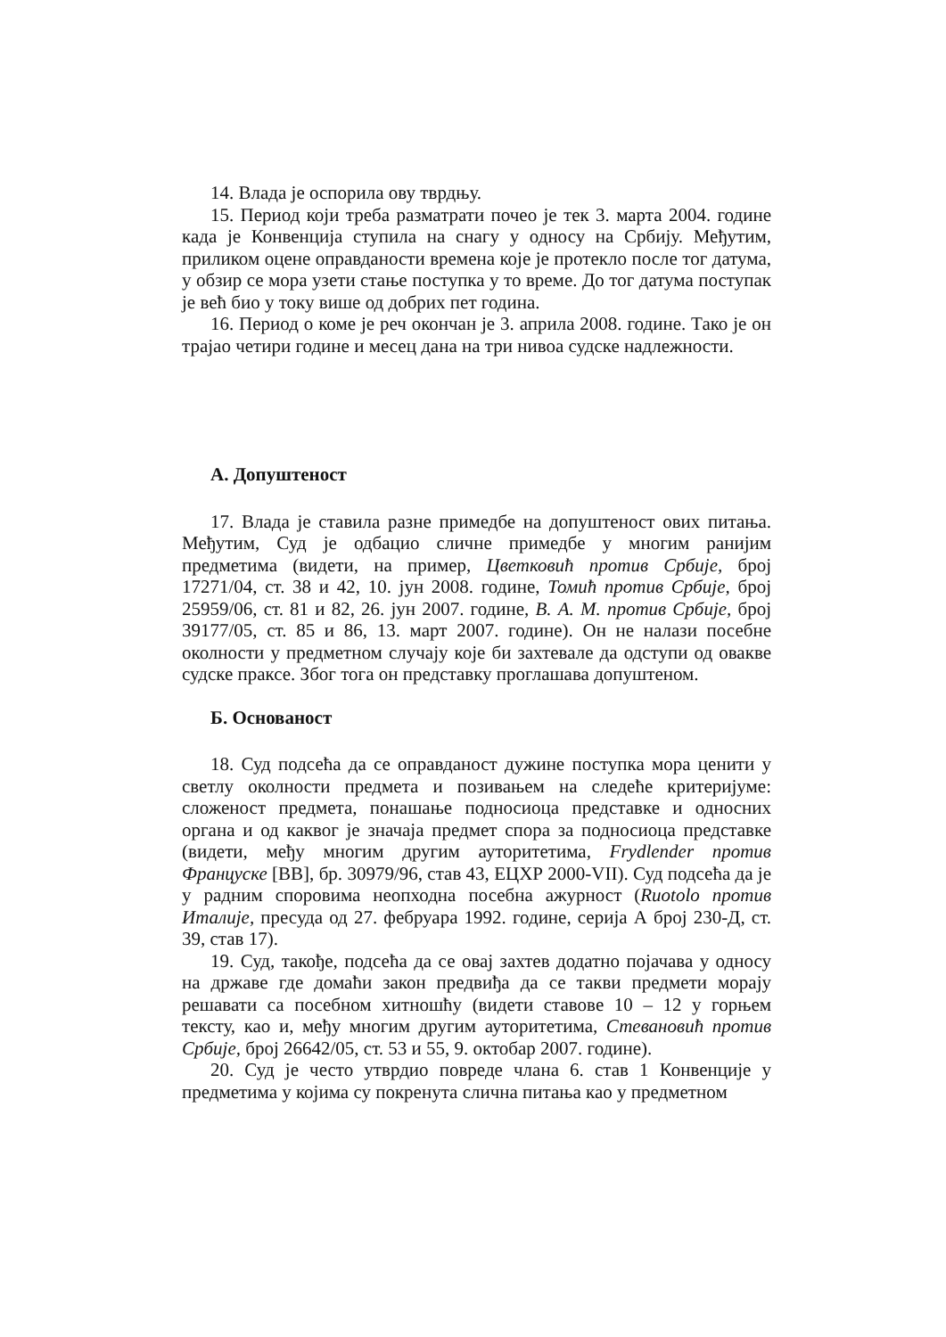14. Влада је оспорила ову тврдњу.
15. Период који треба разматрати почео је тек 3. марта 2004. године када је Конвенција ступила на снагу у односу на Србију. Међутим, приликом оцене оправданости времена које је протекло после тог датума, у обзир се мора узети стање поступка у то време. До тог датума поступак је већ био у току више од добрих пет година.
16. Период о коме је реч окончан је 3. априла 2008. године. Тако је он трајао четири године и месец дана на три нивоа судске надлежности.
А. Допуштеност
17. Влада је ставила разне примедбе на допуштеност ових питања. Међутим, Суд је одбацио сличне примедбе у многим ранијим предметима (видети, на пример, Цветковић против Србије, број 17271/04, ст. 38 и 42, 10. јун 2008. године, Томић против Србије, број 25959/06, ст. 81 и 82, 26. јун 2007. године, В. А. М. против Србије, број 39177/05, ст. 85 и 86, 13. март 2007. године). Он не налази посебне околности у предметном случају које би захтевале да одступи од овакве судске праксе. Због тога он представку проглашава допуштеном.
Б. Основаност
18. Суд подсећа да се оправданост дужине поступка мора ценити у светлу околности предмета и позивањем на следеће критеријуме: сложеност предмета, понашање подносиоца представке и односних органа и од каквог је значаја предмет спора за подносиоца представке (видети, међу многим другим ауторитетима, Frydlender против Француске [ВВ], бр. 30979/96, став 43, ЕЦХР 2000-VII). Суд подсећа да је у радним споровима неопходна посебна ажурност (Ruotolo против Италије, пресуда од 27. фебруара 1992. године, серија А број 230-Д, ст. 39, став 17).
19. Суд, такође, подсећа да се овај захтев додатно појачава у односу на државе где домаћи закон предвиђа да се такви предмети морају решавати са посебном хитношћу (видети ставове 10 – 12 у горњем тексту, као и, међу многим другим ауторитетима, Стевановић против Србије, број 26642/05, ст. 53 и 55, 9. октобар 2007. године).
20. Суд је често утврдио повреде члана 6. став 1 Конвенције у предметима у којима су покренута слична питања као у предметном